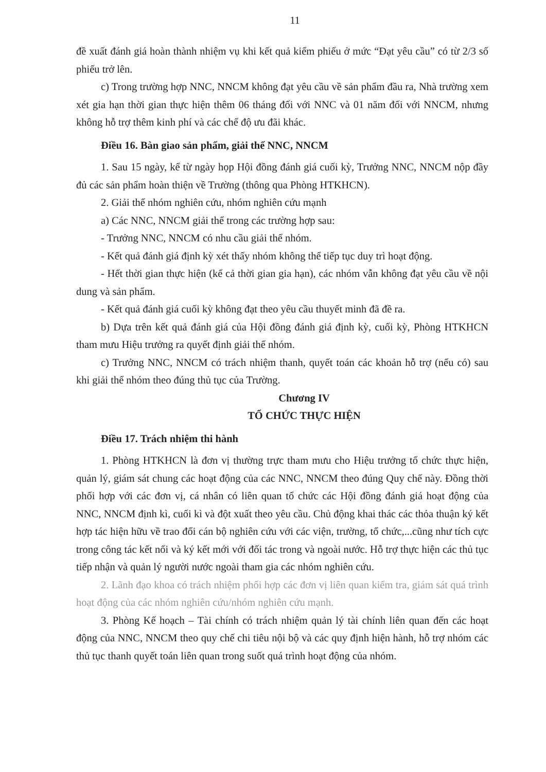11
đề xuất đánh giá hoàn thành nhiệm vụ khi kết quả kiểm phiếu ở mức “Đạt yêu cầu” có từ 2/3 số phiếu trở lên.
c) Trong trường hợp NNC, NNCM không đạt yêu cầu về sản phẩm đầu ra, Nhà trường xem xét gia hạn thời gian thực hiện thêm 06 tháng đối với NNC và 01 năm đối với NNCM, nhưng không hỗ trợ thêm kinh phí và các chế độ ưu đãi khác.
Điều 16. Bàn giao sản phẩm, giải thể NNC, NNCM
1. Sau 15 ngày, kể từ ngày họp Hội đồng đánh giá cuối kỳ, Trưởng NNC, NNCM nộp đầy đủ các sản phẩm hoàn thiện về Trường (thông qua Phòng HTKHCN).
2. Giải thể nhóm nghiên cứu, nhóm nghiên cứu mạnh
a) Các NNC, NNCM giải thể trong các trường hợp sau:
- Trưởng NNC, NNCM có nhu cầu giải thể nhóm.
- Kết quả đánh giá định kỳ xét thấy nhóm không thể tiếp tục duy trì hoạt động.
- Hết thời gian thực hiện (kể cả thời gian gia hạn), các nhóm vẫn không đạt yêu cầu về nội dung và sản phẩm.
- Kết quả đánh giá cuối kỳ không đạt theo yêu cầu thuyết minh đã đề ra.
b) Dựa trên kết quả đánh giá của Hội đồng đánh giá định kỳ, cuối kỳ, Phòng HTKHCN tham mưu Hiệu trưởng ra quyết định giải thể nhóm.
c) Trưởng NNC, NNCM có trách nhiệm thanh, quyết toán các khoản hỗ trợ (nếu có) sau khi giải thể nhóm theo đúng thủ tục của Trường.
Chương IV
TỔ CHỨC THỰC HIỆN
Điều 17. Trách nhiệm thi hành
1. Phòng HTKHCN là đơn vị thường trực tham mưu cho Hiệu trưởng tổ chức thực hiện, quản lý, giám sát chung các hoạt động của các NNC, NNCM theo đúng Quy chế này. Đồng thời phối hợp với các đơn vị, cá nhân có liên quan tổ chức các Hội đồng đánh giá hoạt động của NNC, NNCM định kì, cuối kì và đột xuất theo yêu cầu. Chủ động khai thác các thỏa thuận ký kết hợp tác hiện hữu về trao đổi cán bộ nghiên cứu với các viện, trường, tổ chức,...cũng như tích cực trong công tác kết nối và ký kết mới với đối tác trong và ngoài nước. Hỗ trợ thực hiện các thủ tục tiếp nhận và quản lý người nước ngoài tham gia các nhóm nghiên cứu.
2. Lãnh đạo khoa có trách nhiệm phối hợp các đơn vị liên quan kiểm tra, giám sát quá trình hoạt động của các nhóm nghiên cứu/nhóm nghiên cứu mạnh.
3. Phòng Kế hoạch – Tài chính có trách nhiệm quản lý tài chính liên quan đến các hoạt động của NNC, NNCM theo quy chế chi tiêu nội bộ và các quy định hiện hành, hỗ trợ nhóm các thủ tục thanh quyết toán liên quan trong suốt quá trình hoạt động của nhóm.